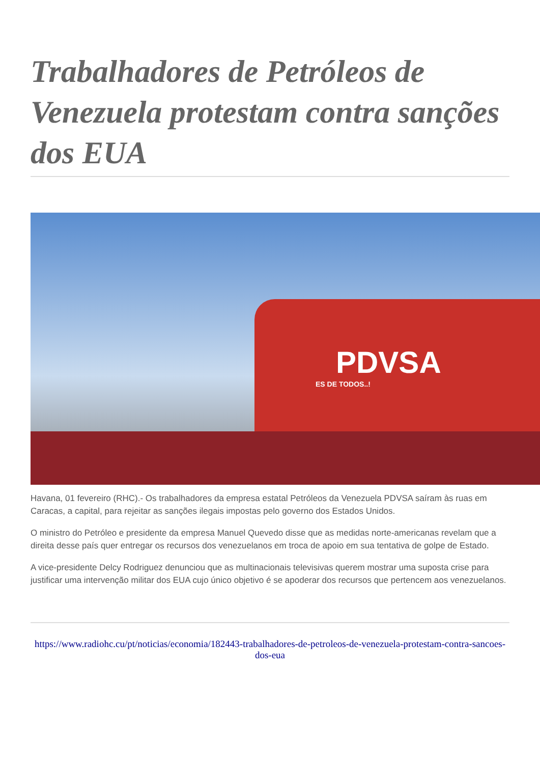Trabalhadores de Petróleos de Venezuela protestam contra sanções dos EUA
PDVSA
ES DE TODOS..!
Havana, 01 fevereiro (RHC).- Os trabalhadores da empresa estatal Petróleos da Venezuela PDVSA saíram às ruas em Caracas, a capital, para rejeitar as sanções ilegais impostas pelo governo dos Estados Unidos.
O ministro do Petróleo e presidente da empresa Manuel Quevedo disse que as medidas norte-americanas revelam que a direita desse país quer entregar os recursos dos venezuelanos em troca de apoio em sua tentativa de golpe de Estado.
A vice-presidente Delcy Rodriguez denunciou que as multinacionais televisivas querem mostrar uma suposta crise para justificar uma intervenção militar dos EUA cujo único objetivo é se apoderar dos recursos que pertencem aos venezuelanos.
https://www.radiohc.cu/pt/noticias/economia/182443-trabalhadores-de-petroleos-de-venezuela-protestam-contra-sancoes-dos-eua